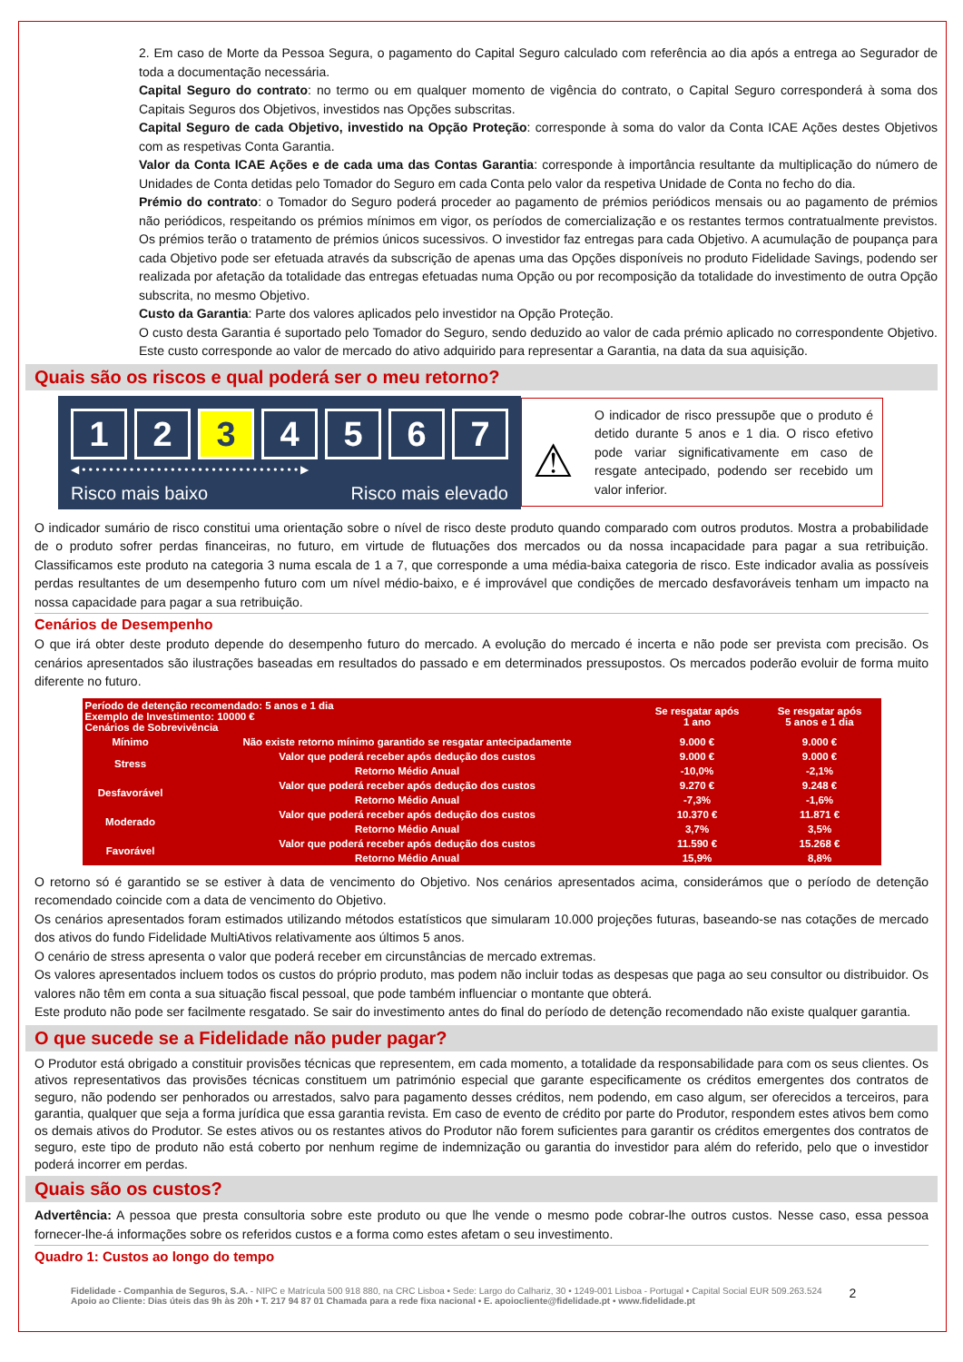2. Em caso de Morte da Pessoa Segura, o pagamento do Capital Seguro calculado com referência ao dia após a entrega ao Segurador de toda a documentação necessária.
Capital Seguro do contrato: no termo ou em qualquer momento de vigência do contrato, o Capital Seguro corresponderá à soma dos Capitais Seguros dos Objetivos, investidos nas Opções subscritas.
Capital Seguro de cada Objetivo, investido na Opção Proteção: corresponde à soma do valor da Conta ICAE Ações destes Objetivos com as respetivas Conta Garantia.
Valor da Conta ICAE Ações e de cada uma das Contas Garantia: corresponde à importância resultante da multiplicação do número de Unidades de Conta detidas pelo Tomador do Seguro em cada Conta pelo valor da respetiva Unidade de Conta no fecho do dia.
Prémio do contrato: o Tomador do Seguro poderá proceder ao pagamento de prémios periódicos mensais ou ao pagamento de prémios não periódicos, respeitando os prémios mínimos em vigor, os períodos de comercialização e os restantes termos contratualmente previstos. Os prémios terão o tratamento de prémios únicos sucessivos. O investidor faz entregas para cada Objetivo. A acumulação de poupança para cada Objetivo pode ser efetuada através da subscrição de apenas uma das Opções disponíveis no produto Fidelidade Savings, podendo ser realizada por afetação da totalidade das entregas efetuadas numa Opção ou por recomposição da totalidade do investimento de outra Opção subscrita, no mesmo Objetivo.
Custo da Garantia: Parte dos valores aplicados pelo investidor na Opção Proteção.
O custo desta Garantia é suportado pelo Tomador do Seguro, sendo deduzido ao valor de cada prémio aplicado no correspondente Objetivo. Este custo corresponde ao valor de mercado do ativo adquirido para representar a Garantia, na data da sua aquisição.
Quais são os riscos e qual poderá ser o meu retorno?
1 2 3 4 5 6 7
◀ • • • • • • • • • • • • • • • • • • • • • • • • • • • • • • • • ▶
Risco mais baixo Risco mais elevado
⚠
O indicador de risco pressupõe que o produto é detido durante 5 anos e 1 dia. O risco efetivo pode variar significativamente em caso de resgate antecipado, podendo ser recebido um valor inferior.
O indicador sumário de risco constitui uma orientação sobre o nível de risco deste produto quando comparado com outros produtos. Mostra a probabilidade de o produto sofrer perdas financeiras, no futuro, em virtude de flutuações dos mercados ou da nossa incapacidade para pagar a sua retribuição. Classificamos este produto na categoria 3 numa escala de 1 a 7, que corresponde a uma média-baixa categoria de risco. Este indicador avalia as possíveis perdas resultantes de um desempenho futuro com um nível médio-baixo, e é improvável que condições de mercado desfavoráveis tenham um impacto na nossa capacidade para pagar a sua retribuição.
Cenários de Desempenho
O que irá obter deste produto depende do desempenho futuro do mercado. A evolução do mercado é incerta e não pode ser prevista com precisão. Os cenários apresentados são ilustrações baseadas em resultados do passado e em determinados pressupostos. Os mercados poderão evoluir de forma muito diferente no futuro.
| Período de detenção recomendado: 5 anos e 1 dia Exemplo de Investimento: 10000 € Cenários de Sobrevivência | | Se resgatar após 1 ano | Se resgatar após 5 anos e 1 dia |
| Mínimo | Não existe retorno mínimo garantido se resgatar antecipadamente | 9.000 € | 9.000 € |
| Stress | Valor que poderá receber após dedução dos custos | 9.000 € | 9.000 € |
| | Retorno Médio Anual | -10,0% | -2,1% |
| Desfavorável | Valor que poderá receber após dedução dos custos | 9.270 € | 9.248 € |
| | Retorno Médio Anual | -7,3% | -1,6% |
| Moderado | Valor que poderá receber após dedução dos custos | 10.370 € | 11.871 € |
| | Retorno Médio Anual | 3,7% | 3,5% |
| Favorável | Valor que poderá receber após dedução dos custos | 11.590 € | 15.268 € |
| | Retorno Médio Anual | 15,9% | 8,8% |
O retorno só é garantido se se estiver à data de vencimento do Objetivo. Nos cenários apresentados acima, considerámos que o período de detenção recomendado coincide com a data de vencimento do Objetivo.
Os cenários apresentados foram estimados utilizando métodos estatísticos que simularam 10.000 projeções futuras, baseando-se nas cotações de mercado dos ativos do fundo Fidelidade MultiAtivos relativamente aos últimos 5 anos.
O cenário de stress apresenta o valor que poderá receber em circunstâncias de mercado extremas.
Os valores apresentados incluem todos os custos do próprio produto, mas podem não incluir todas as despesas que paga ao seu consultor ou distribuidor. Os valores não têm em conta a sua situação fiscal pessoal, que pode também influenciar o montante que obterá.
Este produto não pode ser facilmente resgatado. Se sair do investimento antes do final do período de detenção recomendado não existe qualquer garantia.
O que sucede se a Fidelidade não puder pagar?
O Produtor está obrigado a constituir provisões técnicas que representem, em cada momento, a totalidade da responsabilidade para com os seus clientes. Os ativos representativos das provisões técnicas constituem um património especial que garante especificamente os créditos emergentes dos contratos de seguro, não podendo ser penhorados ou arrestados, salvo para pagamento desses créditos, nem podendo, em caso algum, ser oferecidos a terceiros, para garantia, qualquer que seja a forma jurídica que essa garantia revista. Em caso de evento de crédito por parte do Produtor, respondem estes ativos bem como os demais ativos do Produtor. Se estes ativos ou os restantes ativos do Produtor não forem suficientes para garantir os créditos emergentes dos contratos de seguro, este tipo de produto não está coberto por nenhum regime de indemnização ou garantia do investidor para além do referido, pelo que o investidor poderá incorrer em perdas.
Quais são os custos?
Advertência: A pessoa que presta consultoria sobre este produto ou que lhe vende o mesmo pode cobrar-lhe outros custos. Nesse caso, essa pessoa fornecer-lhe-á informações sobre os referidos custos e a forma como estes afetam o seu investimento.
Quadro 1: Custos ao longo do tempo
Fidelidade - Companhia de Seguros, S.A. - NIPC e Matrícula 500 918 880, na CRC Lisboa • Sede: Largo do Calhariz, 30 • 1249-001 Lisboa - Portugal • Capital Social EUR 509.263.524
Apoio ao Cliente: Dias úteis das 9h às 20h • T. 217 94 87 01 Chamada para a rede fixa nacional • E. apoiocliente@fidelidade.pt • www.fidelidade.pt
2